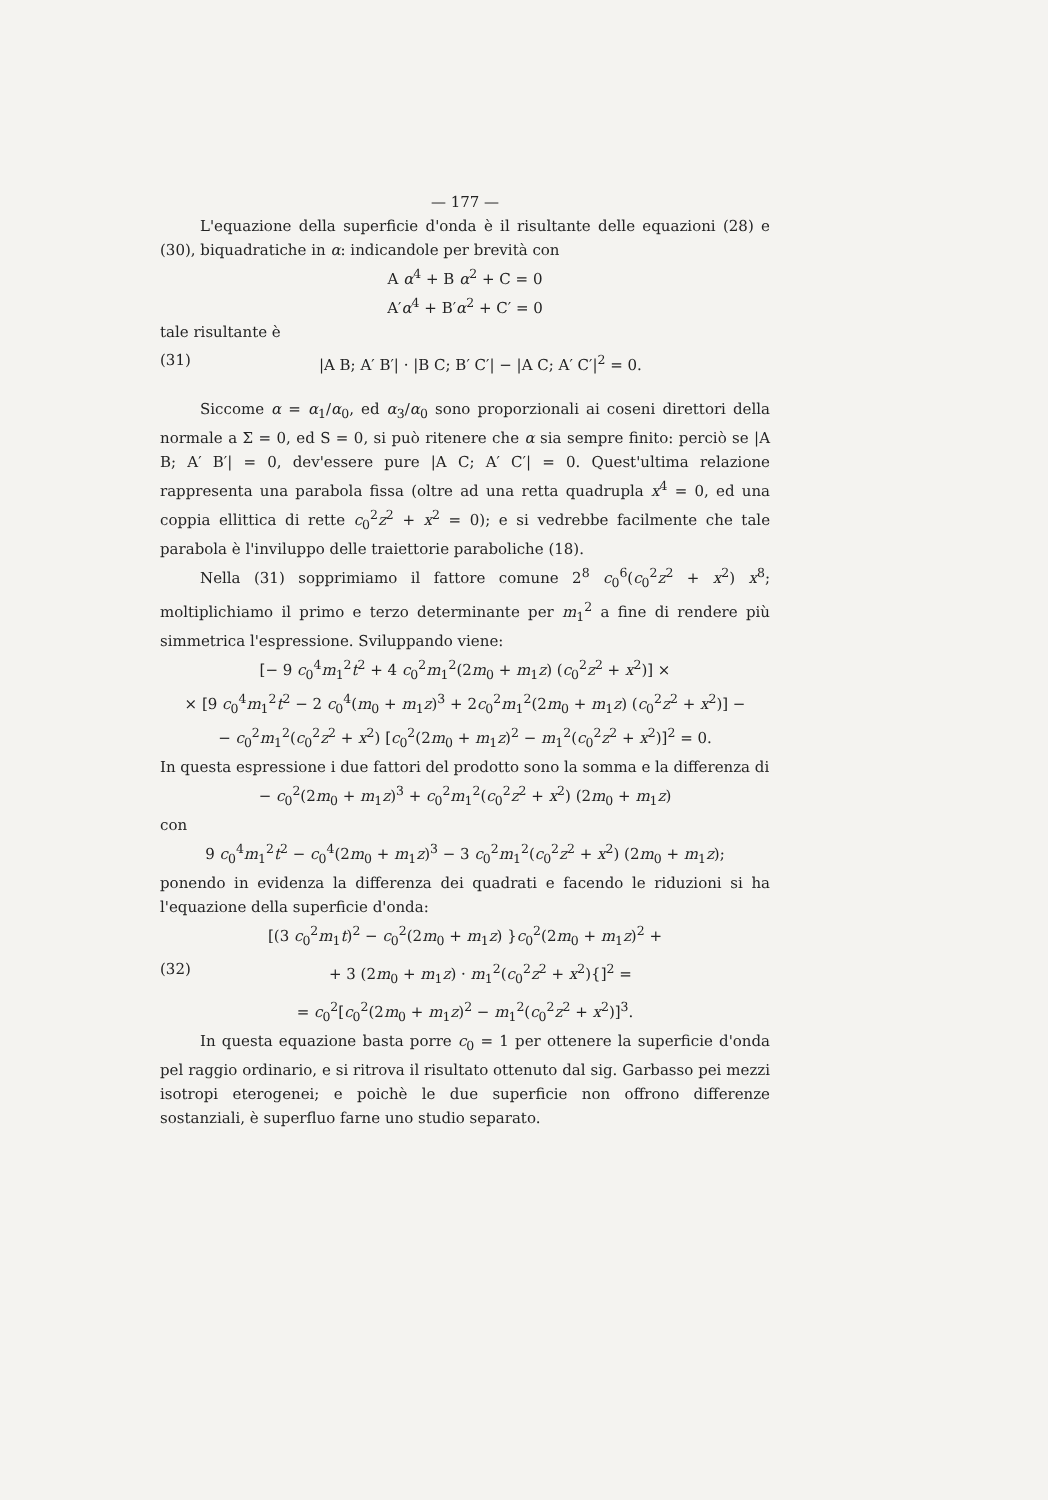— 177 —
L'equazione della superficie d'onda è il risultante delle equazioni (28) e (30), biquadratiche in α: indicandole per brevità con
A α<sup>4</sup> + B α<sup>2</sup> + C = 0
A′α<sup>4</sup> + B′α<sup>2</sup> + C′ = 0
tale risultante è
(31) |A B; A′ B′| · |B C; B′ C′| − |A C; A′ C′|<sup>2</sup> = 0.
Siccome α = α<sub>1</sub>/α<sub>0</sub>, ed α<sub>3</sub>/α<sub>0</sub> sono proporzionali ai coseni direttori della normale a Σ = 0, ed S = 0, si può ritenere che α sia sempre finito: perciò se |A B; A′ B′| = 0, dev'essere pure |A C; A′ C′| = 0. Quest'ultima relazione rappresenta una parabola fissa (oltre ad una retta quadrupla x<sup>4</sup> = 0, ed una coppia ellittica di rette c<sub>0</sub><sup>2</sup>z<sup>2</sup> + x<sup>2</sup> = 0); e si vedrebbe facilmente che tale parabola è l'inviluppo delle traiettorie paraboliche (18).
Nella (31) sopprimiamo il fattore comune 2<sup>8</sup> c<sub>0</sub><sup>6</sup>(c<sub>0</sub><sup>2</sup>z<sup>2</sup> + x<sup>2</sup>) x<sup>8</sup>; moltiplichiamo il primo e terzo determinante per m<sub>1</sub><sup>2</sup> a fine di rendere più simmetrica l'espressione. Sviluppando viene:
[− 9 c<sub>0</sub><sup>4</sup>m<sub>1</sub><sup>2</sup>t<sup>2</sup> + 4 c<sub>0</sub><sup>2</sup>m<sub>1</sub><sup>2</sup>(2m<sub>0</sub> + m<sub>1</sub>z) (c<sub>0</sub><sup>2</sup>z<sup>2</sup> + x<sup>2</sup>)] ×
× [9 c<sub>0</sub><sup>4</sup>m<sub>1</sub><sup>2</sup>t<sup>2</sup> − 2 c<sub>0</sub><sup>4</sup>(m<sub>0</sub> + m<sub>1</sub>z)<sup>3</sup> + 2c<sub>0</sub><sup>2</sup>m<sub>1</sub><sup>2</sup>(2m<sub>0</sub> + m<sub>1</sub>z) (c<sub>0</sub><sup>2</sup>z<sup>2</sup> + x<sup>2</sup>)] −
− c<sub>0</sub><sup>2</sup>m<sub>1</sub><sup>2</sup>(c<sub>0</sub><sup>2</sup>z<sup>2</sup> + x<sup>2</sup>) [c<sub>0</sub><sup>2</sup>(2m<sub>0</sub> + m<sub>1</sub>z)<sup>2</sup> − m<sub>1</sub><sup>2</sup>(c<sub>0</sub><sup>2</sup>z<sup>2</sup> + x<sup>2</sup>)]<sup>2</sup> = 0.
In questa espressione i due fattori del prodotto sono la somma e la differenza di
− c<sub>0</sub><sup>2</sup>(2m<sub>0</sub> + m<sub>1</sub>z)<sup>3</sup> + c<sub>0</sub><sup>2</sup>m<sub>1</sub><sup>2</sup>(c<sub>0</sub><sup>2</sup>z<sup>2</sup> + x<sup>2</sup>) (2m<sub>0</sub> + m<sub>1</sub>z)
con
9 c<sub>0</sub><sup>4</sup>m<sub>1</sub><sup>2</sup>t<sup>2</sup> − c<sub>0</sub><sup>4</sup>(2m<sub>0</sub> + m<sub>1</sub>z)<sup>3</sup> − 3 c<sub>0</sub><sup>2</sup>m<sub>1</sub><sup>2</sup>(c<sub>0</sub><sup>2</sup>z<sup>2</sup> + x<sup>2</sup>) (2m<sub>0</sub> + m<sub>1</sub>z);
ponendo in evidenza la differenza dei quadrati e facendo le riduzioni si ha l'equazione della superficie d'onda:
[(3 c<sub>0</sub><sup>2</sup>m<sub>1</sub>t)<sup>2</sup> − c<sub>0</sub><sup>2</sup>(2m<sub>0</sub> + m<sub>1</sub>z) }c<sub>0</sub><sup>2</sup>(2m<sub>0</sub> + m<sub>1</sub>z)<sup>2</sup> +
(32) + 3 (2m<sub>0</sub> + m<sub>1</sub>z) · m<sub>1</sub><sup>2</sup>(c<sub>0</sub><sup>2</sup>z<sup>2</sup> + x<sup>2</sup>){]<sup>2</sup> =
= c<sub>0</sub><sup>2</sup>[c<sub>0</sub><sup>2</sup>(2m<sub>0</sub> + m<sub>1</sub>z)<sup>2</sup> − m<sub>1</sub><sup>2</sup>(c<sub>0</sub><sup>2</sup>z<sup>2</sup> + x<sup>2</sup>)]<sup>3</sup>.
In questa equazione basta porre c<sub>0</sub> = 1 per ottenere la superficie d'onda pel raggio ordinario, e si ritrova il risultato ottenuto dal sig. Garbasso pei mezzi isotropi eterogenei; e poichè le due superficie non offrono differenze sostanziali, è superfluo farne uno studio separato.